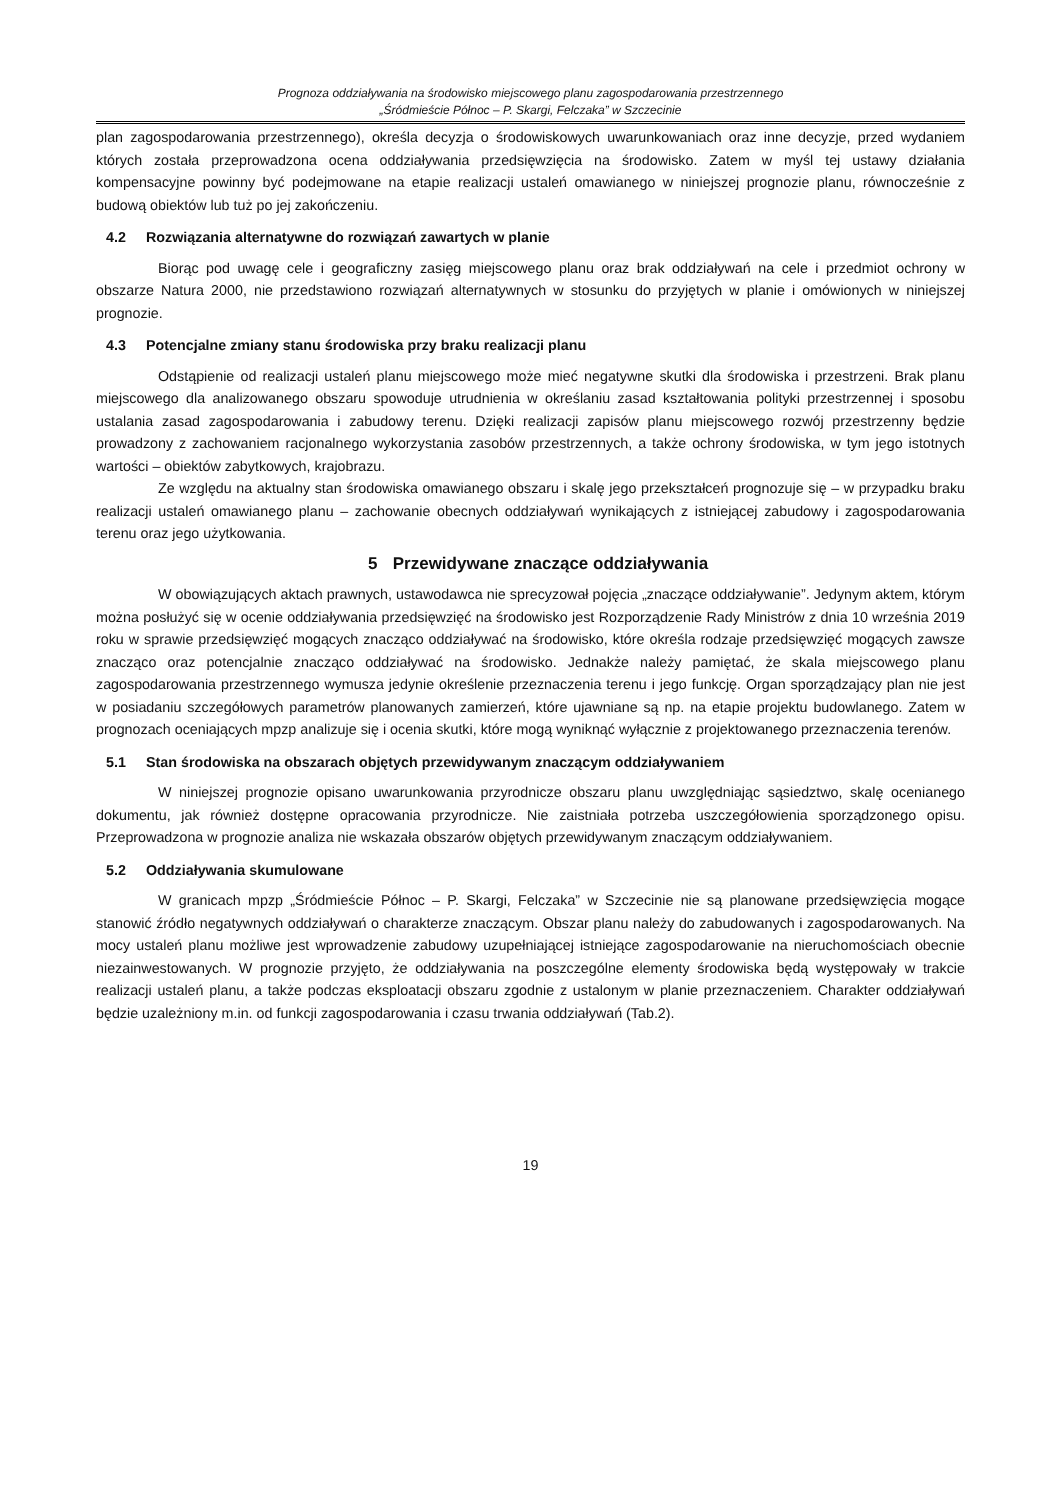Prognoza oddziaływania na środowisko miejscowego planu zagospodarowania przestrzennego
„Śródmieście Północ – P. Skargi, Felczaka” w Szczecinie
plan zagospodarowania przestrzennego), określa decyzja o środowiskowych uwarunkowaniach oraz inne decyzje, przed wydaniem których została przeprowadzona ocena oddziaływania przedsięwzięcia na środowisko. Zatem w myśl tej ustawy działania kompensacyjne powinny być podejmowane na etapie realizacji ustaleń omawianego w niniejszej prognozie planu, równocześnie z budową obiektów lub tuż po jej zakończeniu.
4.2 Rozwiązania alternatywne do rozwiązań zawartych w planie
Biorąc pod uwagę cele i geograficzny zasięg miejscowego planu oraz brak oddziaływań na cele i przedmiot ochrony w obszarze Natura 2000, nie przedstawiono rozwiązań alternatywnych w stosunku do przyjętych w planie i omówionych w niniejszej prognozie.
4.3 Potencjalne zmiany stanu środowiska przy braku realizacji planu
Odstąpienie od realizacji ustaleń planu miejscowego może mieć negatywne skutki dla środowiska i przestrzeni. Brak planu miejscowego dla analizowanego obszaru spowoduje utrudnienia w określaniu zasad kształtowania polityki przestrzennej i sposobu ustalania zasad zagospodarowania i zabudowy terenu. Dzięki realizacji zapisów planu miejscowego rozwój przestrzenny będzie prowadzony z zachowaniem racjonalnego wykorzystania zasobów przestrzennych, a także ochrony środowiska, w tym jego istotnych wartości – obiektów zabytkowych, krajobrazu.
Ze względu na aktualny stan środowiska omawianego obszaru i skalę jego przekształceń prognozuje się – w przypadku braku realizacji ustaleń omawianego planu – zachowanie obecnych oddziaływań wynikających z istniejącej zabudowy i zagospodarowania terenu oraz jego użytkowania.
5 Przewidywane znaczące oddziaływania
W obowiązujących aktach prawnych, ustawodawca nie sprecyzował pojęcia „znaczące oddziaływanie”. Jedynym aktem, którym można posłużyć się w ocenie oddziaływania przedsięwzięć na środowisko jest Rozporządzenie Rady Ministrów z dnia 10 września 2019 roku w sprawie przedsięwzięć mogących znacząco oddziaływać na środowisko, które określa rodzaje przedsięwzięć mogących zawsze znacząco oraz potencjalnie znacząco oddziaływać na środowisko. Jednakże należy pamiętać, że skala miejscowego planu zagospodarowania przestrzennego wymusza jedynie określenie przeznaczenia terenu i jego funkcję. Organ sporządzający plan nie jest w posiadaniu szczegółowych parametrów planowanych zamierzeń, które ujawniane są np. na etapie projektu budowlanego. Zatem w prognozach oceniających mpzp analizuje się i ocenia skutki, które mogą wyniknąć wyłącznie z projektowanego przeznaczenia terenów.
5.1 Stan środowiska na obszarach objętych przewidywanym znaczącym oddziaływaniem
W niniejszej prognozie opisano uwarunkowania przyrodnicze obszaru planu uwzględniając sąsiedztwo, skalę ocenianego dokumentu, jak również dostępne opracowania przyrodnicze. Nie zaistniała potrzeba uszczegółowienia sporządzonego opisu. Przeprowadzona w prognozie analiza nie wskazała obszarów objętych przewidywanym znaczącym oddziaływaniem.
5.2 Oddziaływania skumulowane
W granicach mpzp „Śródmieście Północ – P. Skargi, Felczaka” w Szczecinie nie są planowane przedsięwzięcia mogące stanowić źródło negatywnych oddziaływań o charakterze znaczącym. Obszar planu należy do zabudowanych i zagospodarowanych. Na mocy ustaleń planu możliwe jest wprowadzenie zabudowy uzupełniającej istniejące zagospodarowanie na nieruchomościach obecnie niezainwestowanych. W prognozie przyjęto, że oddziaływania na poszczególne elementy środowiska będą występowały w trakcie realizacji ustaleń planu, a także podczas eksploatacji obszaru zgodnie z ustalonym w planie przeznaczeniem. Charakter oddziaływań będzie uzależniony m.in. od funkcji zagospodarowania i czasu trwania oddziaływań (Tab.2).
19